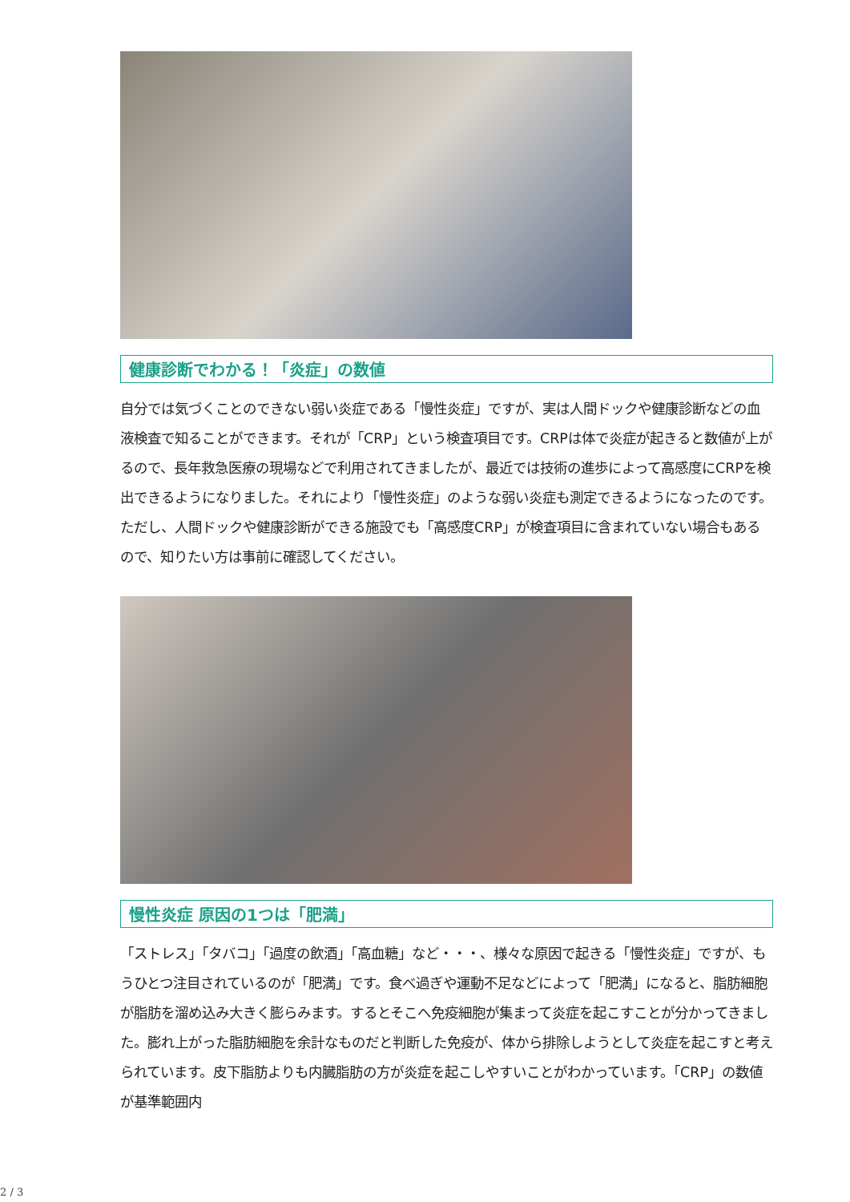健康診断でわかる！「炎症」の数値
自分では気づくことのできない弱い炎症である「慢性炎症」ですが、実は人間ドックや健康診断などの血液検査で知ることができます。それが「CRP」という検査項目です。CRPは体で炎症が起きると数値が上がるので、長年救急医療の現場などで利用されてきましたが、最近では技術の進歩によって高感度にCRPを検出できるようになりました。それにより「慢性炎症」のような弱い炎症も測定できるようになったのです。 ただし、人間ドックや健康診断ができる施設でも「高感度CRP」が検査項目に含まれていない場合もあるので、知りたい方は事前に確認してください。
慢性炎症 原因の1つは「肥満」
「ストレス」「タバコ」「過度の飲酒」「高血糖」など・・・、様々な原因で起きる「慢性炎症」ですが、もうひとつ注目されているのが「肥満」です。食べ過ぎや運動不足などによって「肥満」になると、脂肪細胞が脂肪を溜め込み大きく膨らみます。するとそこへ免疫細胞が集まって炎症を起こすことが分かってきました。膨れ上がった脂肪細胞を余計なものだと判断した免疫が、体から排除しようとして炎症を起こすと考えられています。皮下脂肪よりも内臓脂肪の方が炎症を起こしやすいことがわかっています。「CRP」の数値が基準範囲内
2 / 3